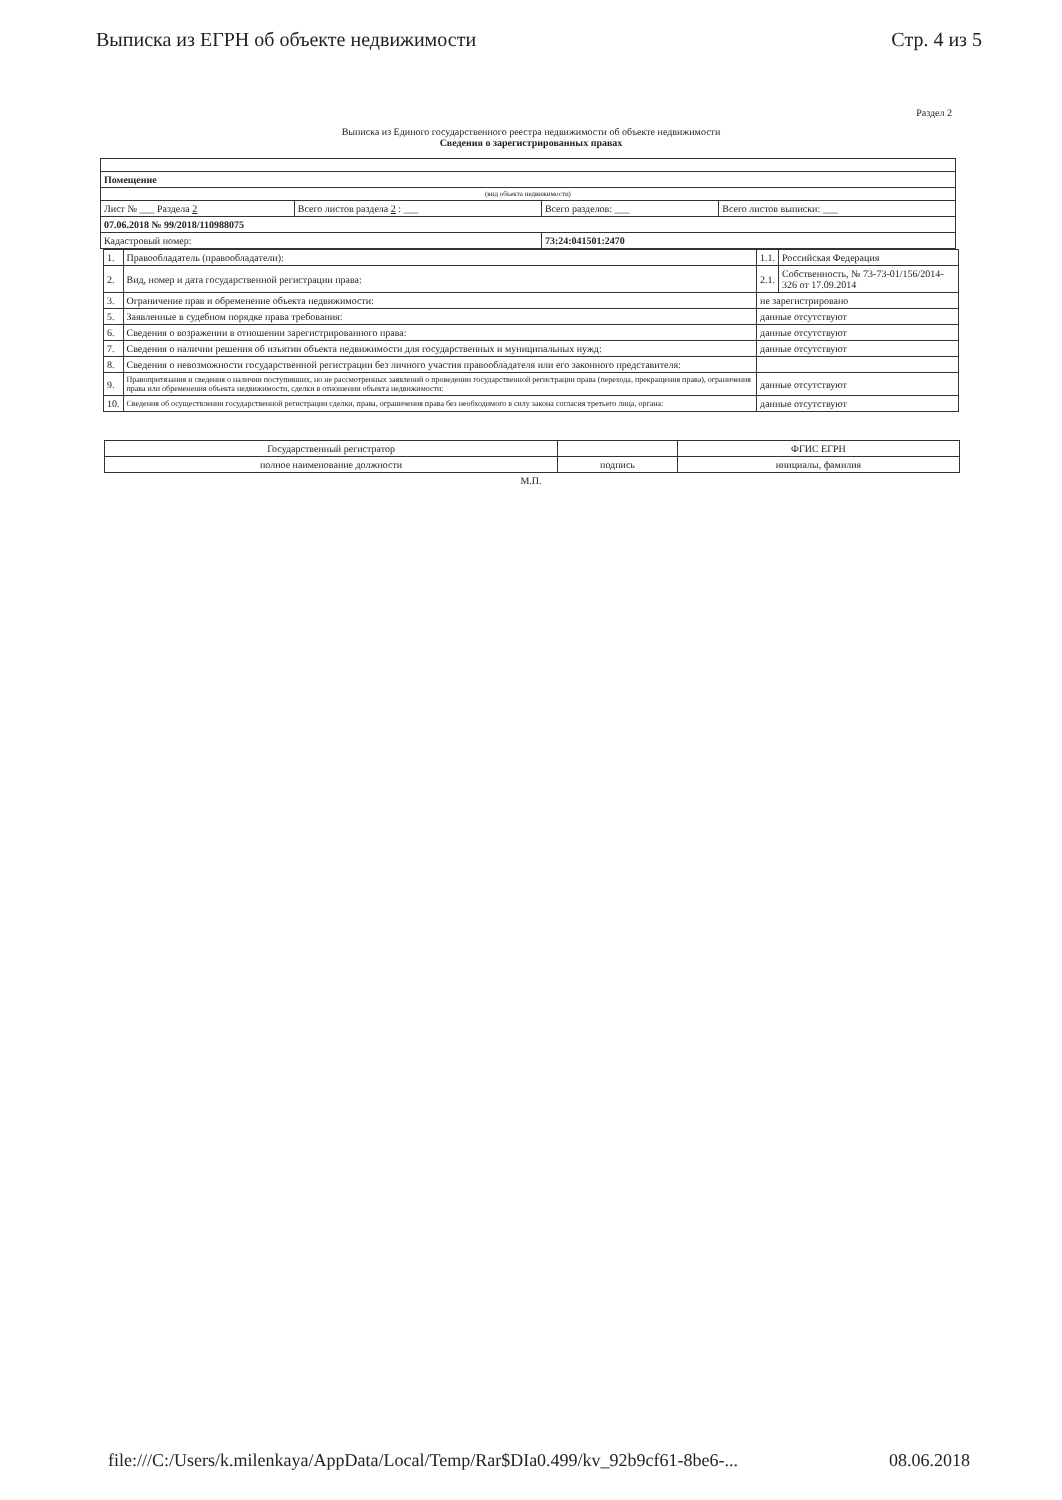Выписка из ЕГРН об объекте недвижимости Стр. 4 из 5
Раздел 2
Выписка из Единого государственного реестра недвижимости об объекте недвижимости
Сведения о зарегистрированных правах
| Помещение | | | |
| (вид объекта недвижимости) | | | |
| Лист № ___ Раздела 2 | Всего листов раздела 2 : ___ | Всего разделов: ___ | Всего листов выписки: ___ |
| 07.06.2018 № 99/2018/110988075 | | | |
| Кадастровый номер: | | 73:24:041501:2470 | |
| 1. | Правообладатель (правообладатели): | 1.1. | Российская Федерация |
| 2. | Вид, номер и дата государственной регистрации права: | 2.1. | Собственность, № 73-73-01/156/2014-326 от 17.09.2014 |
| 3. | Ограничение прав и обременение объекта недвижимости: | не зарегистрировано | |
| 5. | Заявленные в судебном порядке права требования: | данные отсутствуют | |
| 6. | Сведения о возражении в отношении зарегистрированного права: | данные отсутствуют | |
| 7. | Сведения о наличии решения об изъятии объекта недвижимости для государственных и муниципальных нужд: | данные отсутствуют | |
| 8. | Сведения о невозможности государственной регистрации без личного участия правообладателя или его законного представителя: | | |
| 9. | Правопритязания и сведения о наличии поступивших, но не рассмотренных заявлений о проведении государственной регистрации права (перехода, прекращения права), ограничения права или обременения объекта недвижимости, сделки в отношении объекта недвижимости: | данные отсутствуют | |
| 10. | Сведения об осуществлении государственной регистрации сделки, права, ограничения права без необходимого в силу закона согласия третьего лица, органа: | данные отсутствуют | |
| Государственный регистратор | | ФГИС ЕГРН |
| полное наименование должности | подпись | инициалы, фамилия |
М.П.
file:///C:/Users/k.milenkaya/AppData/Local/Temp/Rar$DIa0.499/kv_92b9cf61-8be6-... 08.06.2018